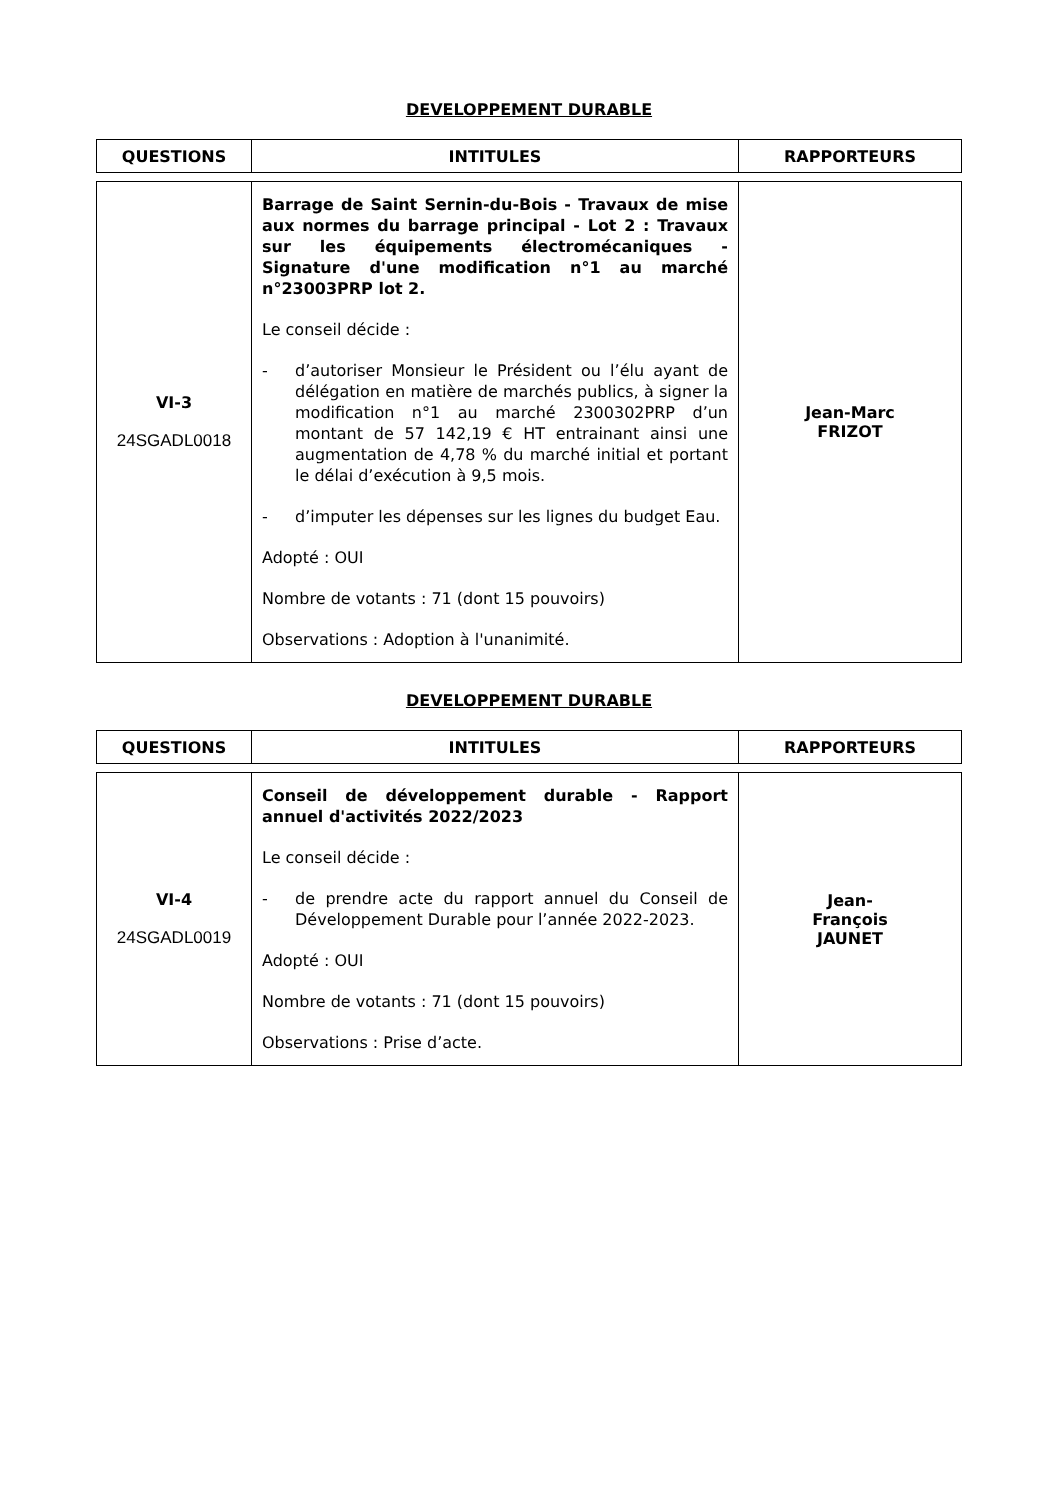DEVELOPPEMENT DURABLE
| QUESTIONS | INTITULES | RAPPORTEURS |
| --- | --- | --- |
| VI-3 24SGADL0018 | Barrage de Saint Sernin-du-Bois - Travaux de mise aux normes du barrage principal - Lot 2 : Travaux sur les équipements électromécaniques - Signature d'une modification n°1 au marché n°23003PRP lot 2. Le conseil décide : - d’autoriser Monsieur le Président ou l’élu ayant de délégation en matière de marchés publics, à signer la modification n°1 au marché 2300302PRP d’un montant de 57 142,19 € HT entrainant ainsi une augmentation de 4,78 % du marché initial et portant le délai d’exécution à 9,5 mois. - d’imputer les dépenses sur les lignes du budget Eau. Adopté : OUI Nombre de votants : 71 (dont 15 pouvoirs) Observations : Adoption à l'unanimité. | Jean-Marc FRIZOT |
DEVELOPPEMENT DURABLE
| QUESTIONS | INTITULES | RAPPORTEURS |
| --- | --- | --- |
| VI-4 24SGADL0019 | Conseil de développement durable - Rapport annuel d'activités 2022/2023 Le conseil décide : - de prendre acte du rapport annuel du Conseil de Développement Durable pour l’année 2022-2023. Adopté : OUI Nombre de votants : 71 (dont 15 pouvoirs) Observations : Prise d’acte. | Jean- François JAUNET |